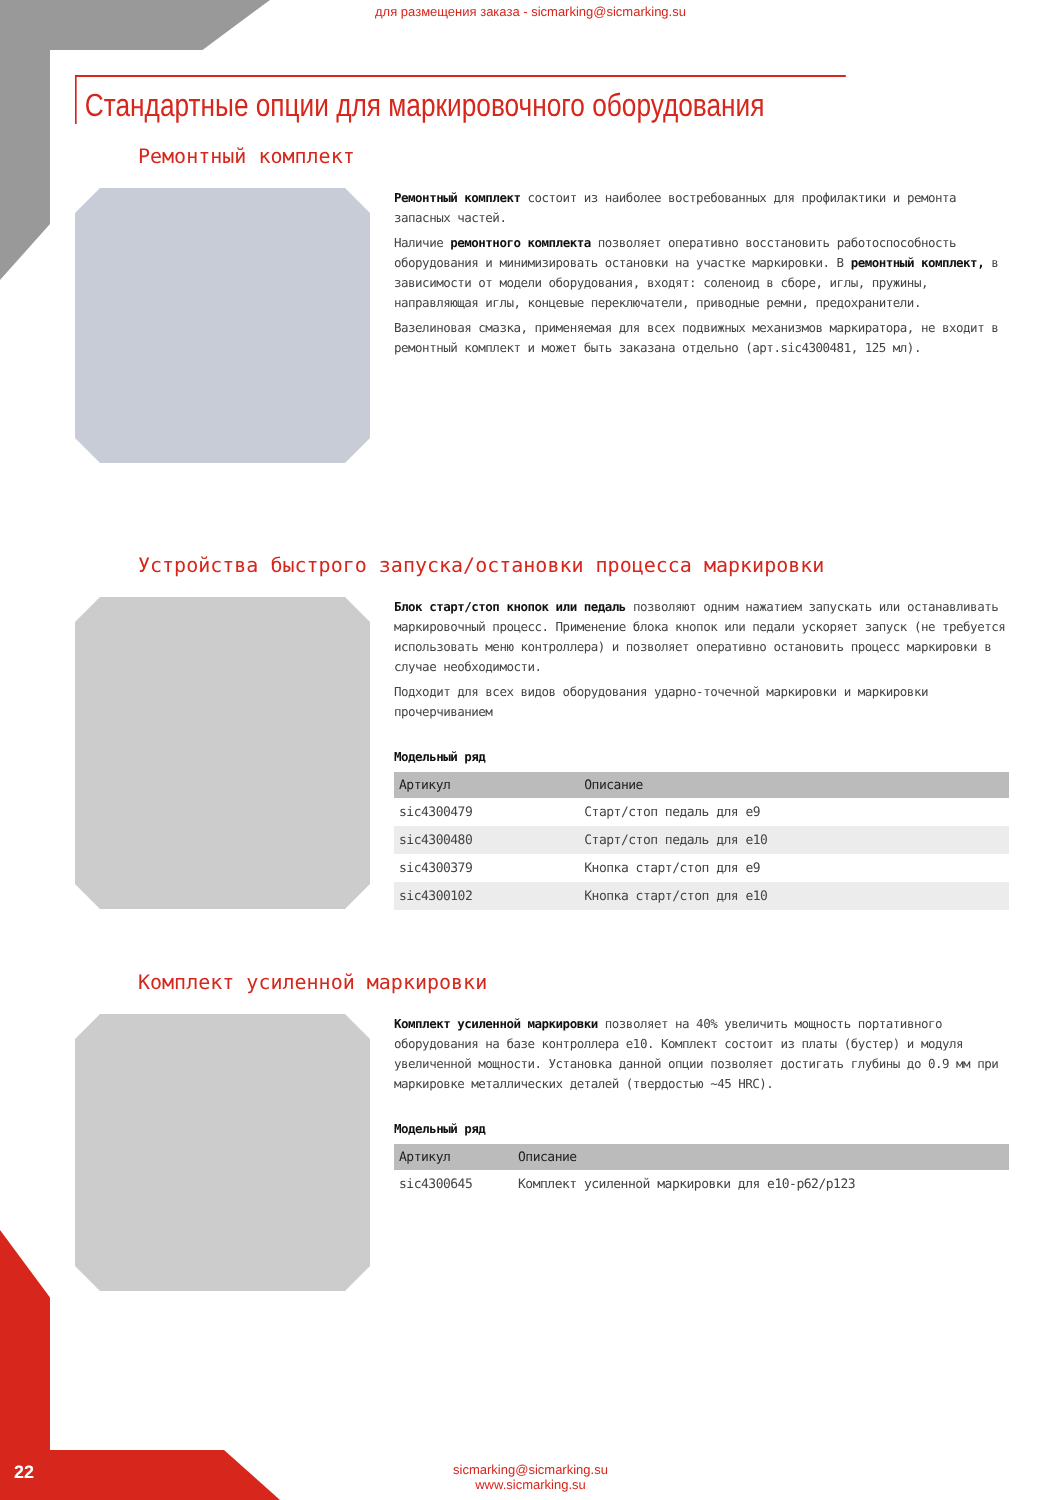для размещения заказа - sicmarking@sicmarking.su
Стандартные опции для маркировочного оборудования
Ремонтный комплект
Ремонтный комплект состоит из наиболее востребованных для профилактики и ремонта запасных частей.
Наличие ремонтного комплекта позволяет оперативно восстановить работоспособность оборудования и минимизировать остановки на участке маркировки. В ремонтный комплект, в зависимости от модели оборудования, входят: соленоид в сборе, иглы, пружины, направляющая иглы, концевые переключатели, приводные ремни, предохранители.
Вазелиновая смазка, применяемая для всех подвижных механизмов маркиратора, не входит в ремонтный комплект и может быть заказана отдельно (арт.sic4300481, 125 мл).
Устройства быстрого запуска/остановки процесса маркировки
Блок старт/стоп кнопок или педаль позволяют одним нажатием запускать или останавливать маркировочный процесс. Применение блока кнопок или педали ускоряет запуск (не требуется использовать меню контроллера) и позволяет оперативно остановить процесс маркировки в случае необходимости.
Подходит для всех видов оборудования ударно-точечной маркировки и маркировки прочерчиванием
Модельный ряд
| Артикул | Описание |
| --- | --- |
| sic4300479 | Старт/стоп педаль для e9 |
| sic4300480 | Старт/стоп педаль для e10 |
| sic4300379 | Кнопка старт/стоп для e9 |
| sic4300102 | Кнопка старт/стоп для e10 |
Комплект усиленной маркировки
Комплект усиленной маркировки позволяет на 40% увеличить мощность портативного оборудования на базе контроллера e10. Комплект состоит из платы (бустер) и модуля увеличенной мощности. Установка данной опции позволяет достигать глубины до 0.9 мм при маркировке металлических деталей (твердостью ~45 HRC).
Модельный ряд
| Артикул | Описание |
| --- | --- |
| sic4300645 | Комплект усиленной маркировки для e10-p62/p123 |
22
sicmarking@sicmarking.su
www.sicmarking.su